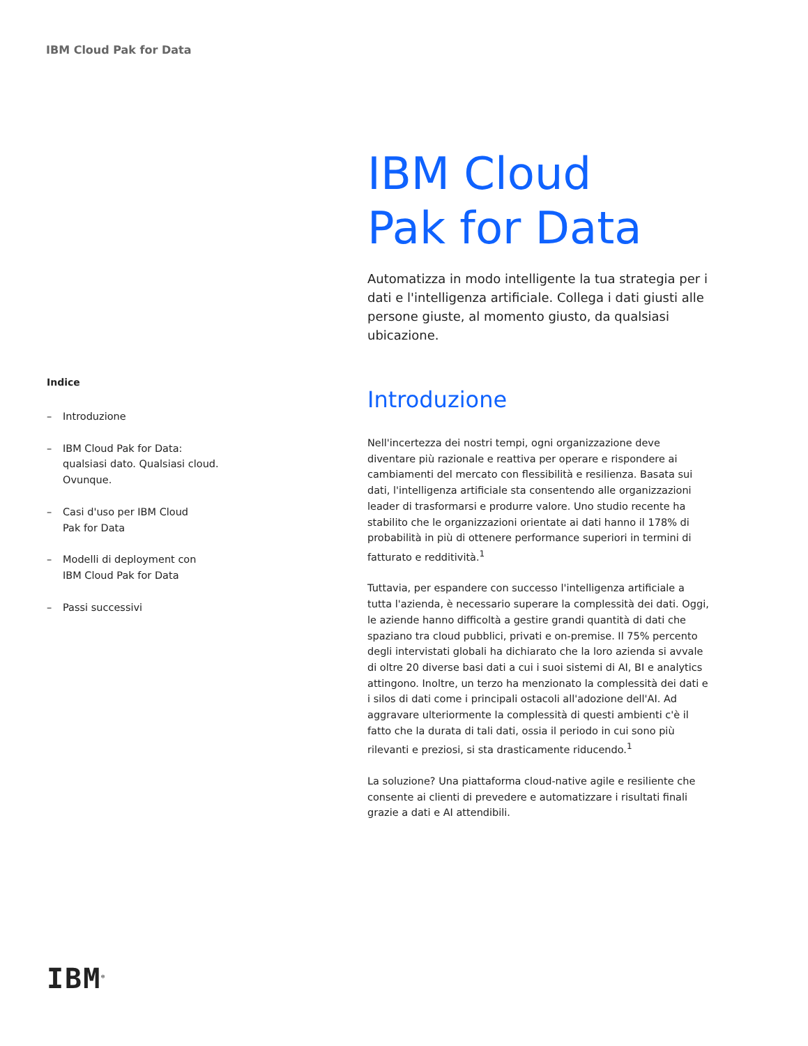IBM Cloud Pak for Data
Indice
– Introduzione
– IBM Cloud Pak for Data:
qualsiasi dato. Qualsiasi cloud.
Ovunque.
– Casi d'uso per IBM Cloud
Pak for Data
– Modelli di deployment con
IBM Cloud Pak for Data
– Passi successivi
IBM Cloud
Pak for Data
Automatizza in modo intelligente la tua strategia per i dati e l'intelligenza artificiale. Collega i dati giusti alle persone giuste, al momento giusto, da qualsiasi ubicazione.
Introduzione
Nell'incertezza dei nostri tempi, ogni organizzazione deve diventare più razionale e reattiva per operare e rispondere ai cambiamenti del mercato con flessibilità e resilienza. Basata sui dati, l'intelligenza artificiale sta consentendo alle organizzazioni leader di trasformarsi e produrre valore. Uno studio recente ha stabilito che le organizzazioni orientate ai dati hanno il 178% di probabilità in più di ottenere performance superiori in termini di fatturato e redditività.<sup>1</sup>
Tuttavia, per espandere con successo l'intelligenza artificiale a tutta l'azienda, è necessario superare la complessità dei dati. Oggi, le aziende hanno difficoltà a gestire grandi quantità di dati che spaziano tra cloud pubblici, privati e on-premise. Il 75% percento degli intervistati globali ha dichiarato che la loro azienda si avvale di oltre 20 diverse basi dati a cui i suoi sistemi di AI, BI e analytics attingono. Inoltre, un terzo ha menzionato la complessità dei dati e i silos di dati come i principali ostacoli all'adozione dell'AI. Ad aggravare ulteriormente la complessità di questi ambienti c'è il fatto che la durata di tali dati, ossia il periodo in cui sono più rilevanti e preziosi, si sta drasticamente riducendo.<sup>1</sup>
La soluzione? Una piattaforma cloud-native agile e resiliente che consente ai clienti di prevedere e automatizzare i risultati finali grazie a dati e AI attendibili.
IBM<sup>®</sup>